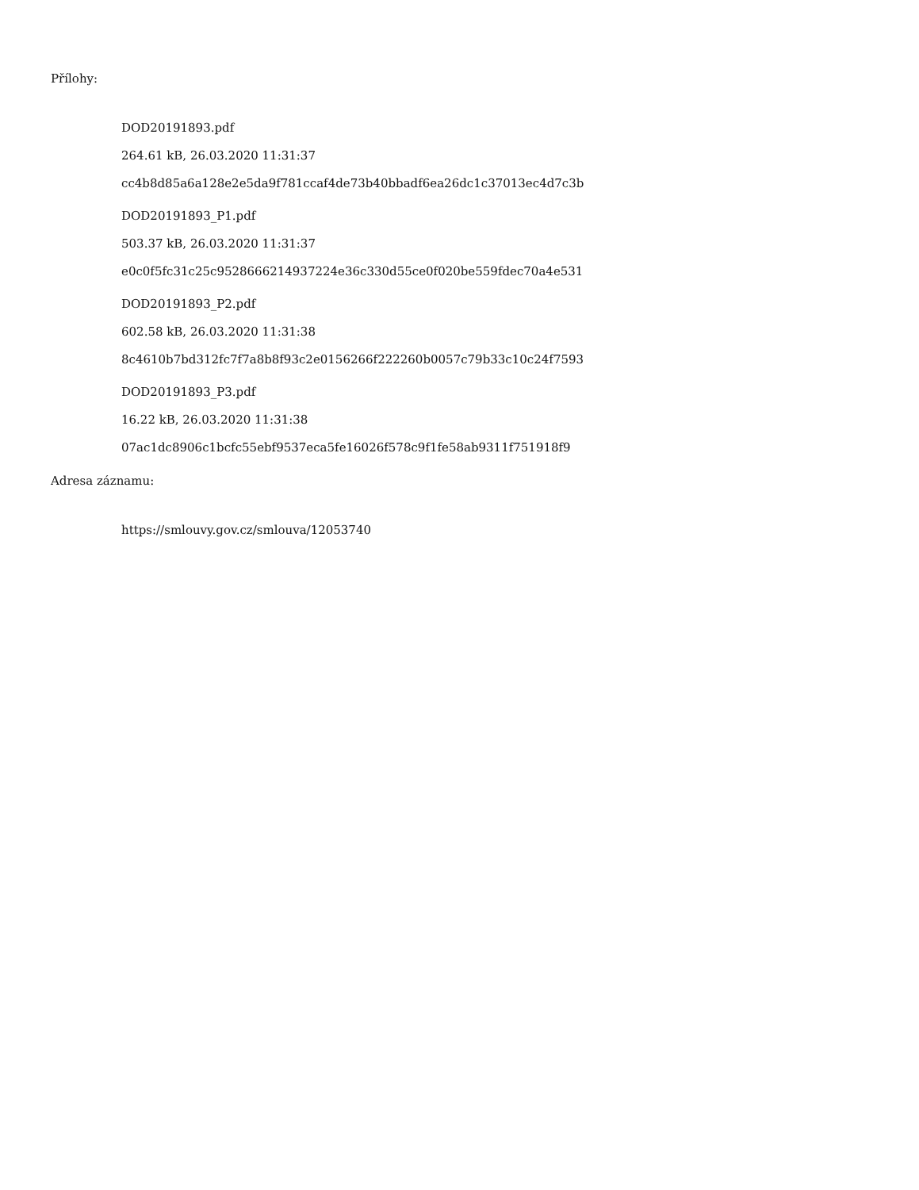Přílohy:
DOD20191893.pdf
264.61 kB, 26.03.2020 11:31:37
cc4b8d85a6a128e2e5da9f781ccaf4de73b40bbadf6ea26dc1c37013ec4d7c3b
DOD20191893_P1.pdf
503.37 kB, 26.03.2020 11:31:37
e0c0f5fc31c25c9528666214937224e36c330d55ce0f020be559fdec70a4e531
DOD20191893_P2.pdf
602.58 kB, 26.03.2020 11:31:38
8c4610b7bd312fc7f7a8b8f93c2e0156266f222260b0057c79b33c10c24f7593
DOD20191893_P3.pdf
16.22 kB, 26.03.2020 11:31:38
07ac1dc8906c1bcfc55ebf9537eca5fe16026f578c9f1fe58ab9311f751918f9
Adresa záznamu:
https://smlouvy.gov.cz/smlouva/12053740